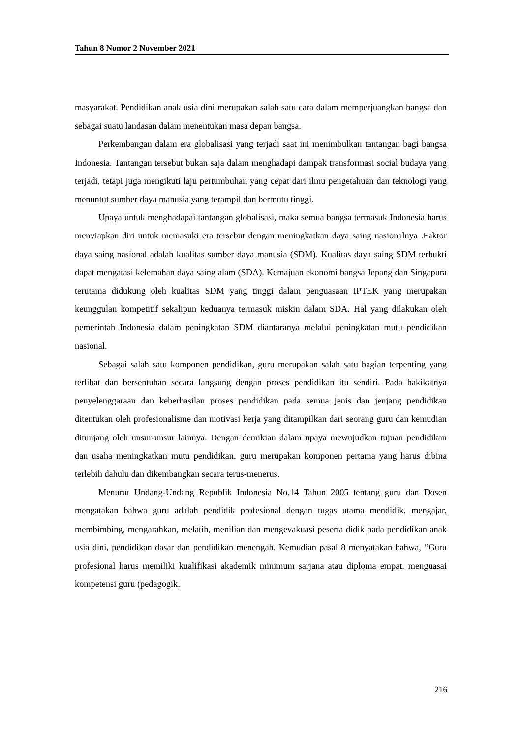Tahun 8 Nomor 2 November 2021
masyarakat. Pendidikan anak usia dini merupakan salah satu cara dalam memperjuangkan bangsa dan sebagai suatu landasan dalam menentukan masa depan bangsa.
Perkembangan dalam era globalisasi yang terjadi saat ini menimbulkan tantangan bagi bangsa Indonesia. Tantangan tersebut bukan saja dalam menghadapi dampak transformasi social budaya yang terjadi, tetapi juga mengikuti laju pertumbuhan yang cepat dari ilmu pengetahuan dan teknologi yang menuntut sumber daya manusia yang terampil dan bermutu tinggi.
Upaya untuk menghadapai tantangan globalisasi, maka semua bangsa termasuk Indonesia harus menyiapkan diri untuk memasuki era tersebut dengan meningkatkan daya saing nasionalnya .Faktor daya saing nasional adalah kualitas sumber daya manusia (SDM). Kualitas daya saing SDM terbukti dapat mengatasi kelemahan daya saing alam (SDA). Kemajuan ekonomi bangsa Jepang dan Singapura terutama didukung oleh kualitas SDM yang tinggi dalam penguasaan IPTEK yang merupakan keunggulan kompetitif sekalipun keduanya termasuk miskin dalam SDA. Hal yang dilakukan oleh pemerintah Indonesia dalam peningkatan SDM diantaranya melalui peningkatan mutu pendidikan nasional.
Sebagai salah satu komponen pendidikan, guru merupakan salah satu bagian terpenting yang terlibat dan bersentuhan secara langsung dengan proses pendidikan itu sendiri. Pada hakikatnya penyelenggaraan dan keberhasilan proses pendidikan pada semua jenis dan jenjang pendidikan ditentukan oleh profesionalisme dan motivasi kerja yang ditampilkan dari seorang guru dan kemudian ditunjang oleh unsur-unsur lainnya. Dengan demikian dalam upaya mewujudkan tujuan pendidikan dan usaha meningkatkan mutu pendidikan, guru merupakan komponen pertama yang harus dibina terlebih dahulu dan dikembangkan secara terus-menerus.
Menurut Undang-Undang Republik Indonesia No.14 Tahun 2005 tentang guru dan Dosen mengatakan bahwa guru adalah pendidik profesional dengan tugas utama mendidik, mengajar, membimbing, mengarahkan, melatih, menilian dan mengevakuasi peserta didik pada pendidikan anak usia dini, pendidikan dasar dan pendidikan menengah. Kemudian pasal 8 menyatakan bahwa, “Guru profesional harus memiliki kualifikasi akademik minimum sarjana atau diploma empat, menguasai kompetensi guru (pedagogik,
216